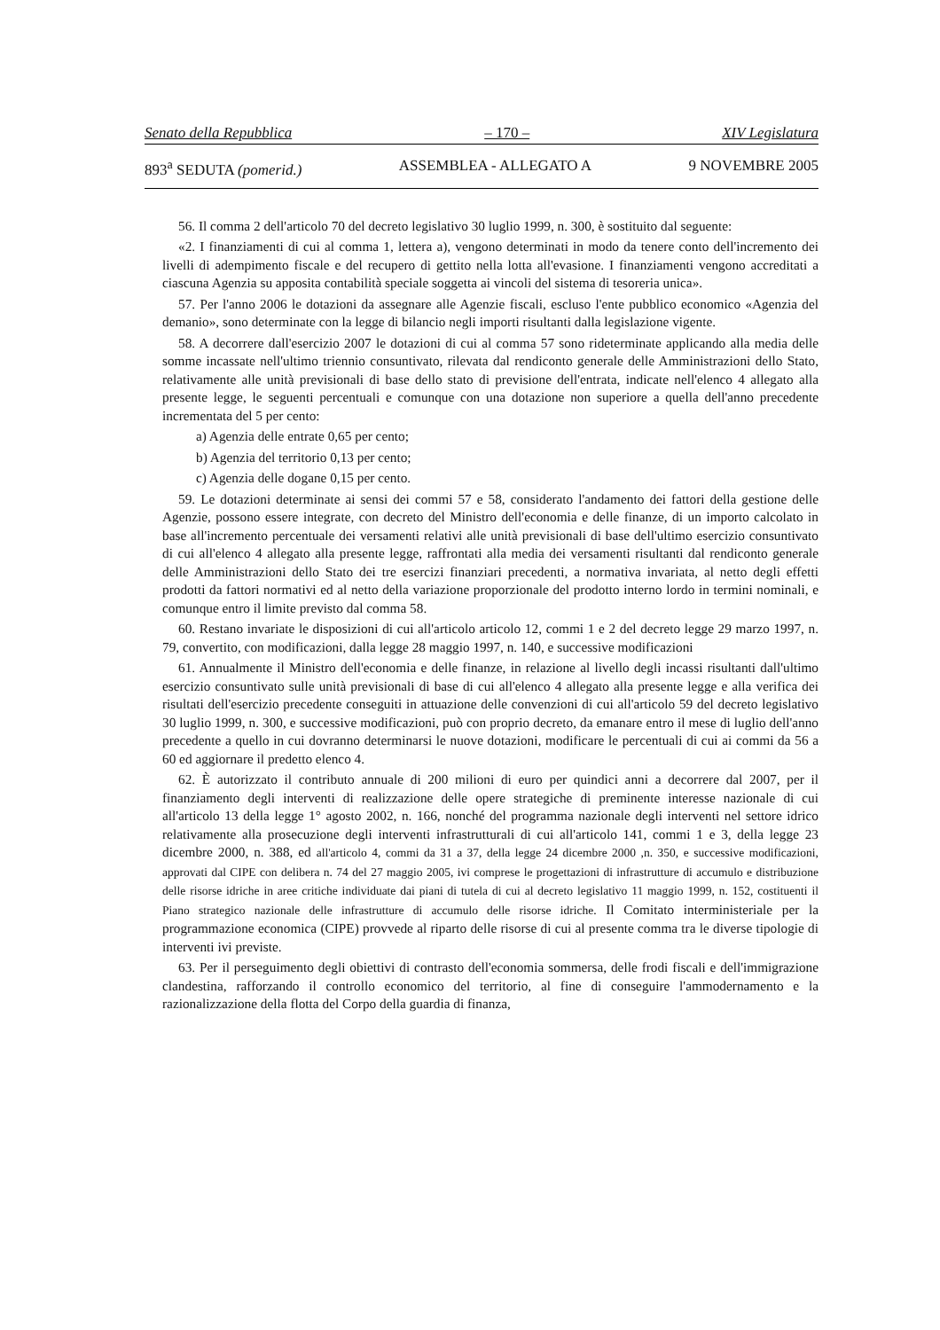Senato della Repubblica – 170 – XIV Legislatura
893<sup>a</sup> SEDUTA (pomerid.) ASSEMBLEA - ALLEGATO A 9 NOVEMBRE 2005
56. Il comma 2 dell'articolo 70 del decreto legislativo 30 luglio 1999, n. 300, è sostituito dal seguente:
«2. I finanziamenti di cui al comma 1, lettera a), vengono determinati in modo da tenere conto dell'incremento dei livelli di adempimento fiscale e del recupero di gettito nella lotta all'evasione. I finanziamenti vengono accreditati a ciascuna Agenzia su apposita contabilità speciale soggetta ai vincoli del sistema di tesoreria unica».
57. Per l'anno 2006 le dotazioni da assegnare alle Agenzie fiscali, escluso l'ente pubblico economico «Agenzia del demanio», sono determinate con la legge di bilancio negli importi risultanti dalla legislazione vigente.
58. A decorrere dall'esercizio 2007 le dotazioni di cui al comma 57 sono rideterminate applicando alla media delle somme incassate nell'ultimo triennio consuntivato, rilevata dal rendiconto generale delle Amministrazioni dello Stato, relativamente alle unità previsionali di base dello stato di previsione dell'entrata, indicate nell'elenco 4 allegato alla presente legge, le seguenti percentuali e comunque con una dotazione non superiore a quella dell'anno precedente incrementata del 5 per cento:
a) Agenzia delle entrate 0,65 per cento;
b) Agenzia del territorio 0,13 per cento;
c) Agenzia delle dogane 0,15 per cento.
59. Le dotazioni determinate ai sensi dei commi 57 e 58, considerato l'andamento dei fattori della gestione delle Agenzie, possono essere integrate, con decreto del Ministro dell'economia e delle finanze, di un importo calcolato in base all'incremento percentuale dei versamenti relativi alle unità previsionali di base dell'ultimo esercizio consuntivato di cui all'elenco 4 allegato alla presente legge, raffrontati alla media dei versamenti risultanti dal rendiconto generale delle Amministrazioni dello Stato dei tre esercizi finanziari precedenti, a normativa invariata, al netto degli effetti prodotti da fattori normativi ed al netto della variazione proporzionale del prodotto interno lordo in termini nominali, e comunque entro il limite previsto dal comma 58.
60. Restano invariate le disposizioni di cui all'articolo articolo 12, commi 1 e 2 del decreto legge 29 marzo 1997, n. 79, convertito, con modificazioni, dalla legge 28 maggio 1997, n. 140, e successive modificazioni
61. Annualmente il Ministro dell'economia e delle finanze, in relazione al livello degli incassi risultanti dall'ultimo esercizio consuntivato sulle unità previsionali di base di cui all'elenco 4 allegato alla presente legge e alla verifica dei risultati dell'esercizio precedente conseguiti in attuazione delle convenzioni di cui all'articolo 59 del decreto legislativo 30 luglio 1999, n. 300, e successive modificazioni, può con proprio decreto, da emanare entro il mese di luglio dell'anno precedente a quello in cui dovranno determinarsi le nuove dotazioni, modificare le percentuali di cui ai commi da 56 a 60 ed aggiornare il predetto elenco 4.
62. È autorizzato il contributo annuale di 200 milioni di euro per quindici anni a decorrere dal 2007, per il finanziamento degli interventi di realizzazione delle opere strategiche di preminente interesse nazionale di cui all'articolo 13 della legge 1° agosto 2002, n. 166, nonché del programma nazionale degli interventi nel settore idrico relativamente alla prosecuzione degli interventi infrastrutturali di cui all'articolo 141, commi 1 e 3, della legge 23 dicembre 2000, n. 388, ed all'articolo 4, commi da 31 a 37, della legge 24 dicembre 2000 ,n. 350, e successive modificazioni, approvati dal CIPE con delibera n. 74 del 27 maggio 2005, ivi comprese le progettazioni di infrastrutture di accumulo e distribuzione delle risorse idriche in aree critiche individuate dai piani di tutela di cui al decreto legislativo 11 maggio 1999, n. 152, costituenti il Piano strategico nazionale delle infrastrutture di accumulo delle risorse idriche. Il Comitato interministeriale per la programmazione economica (CIPE) provvede al riparto delle risorse di cui al presente comma tra le diverse tipologie di interventi ivi previste.
63. Per il perseguimento degli obiettivi di contrasto dell'economia sommersa, delle frodi fiscali e dell'immigrazione clandestina, rafforzando il controllo economico del territorio, al fine di conseguire l'ammodernamento e la razionalizzazione della flotta del Corpo della guardia di finanza,